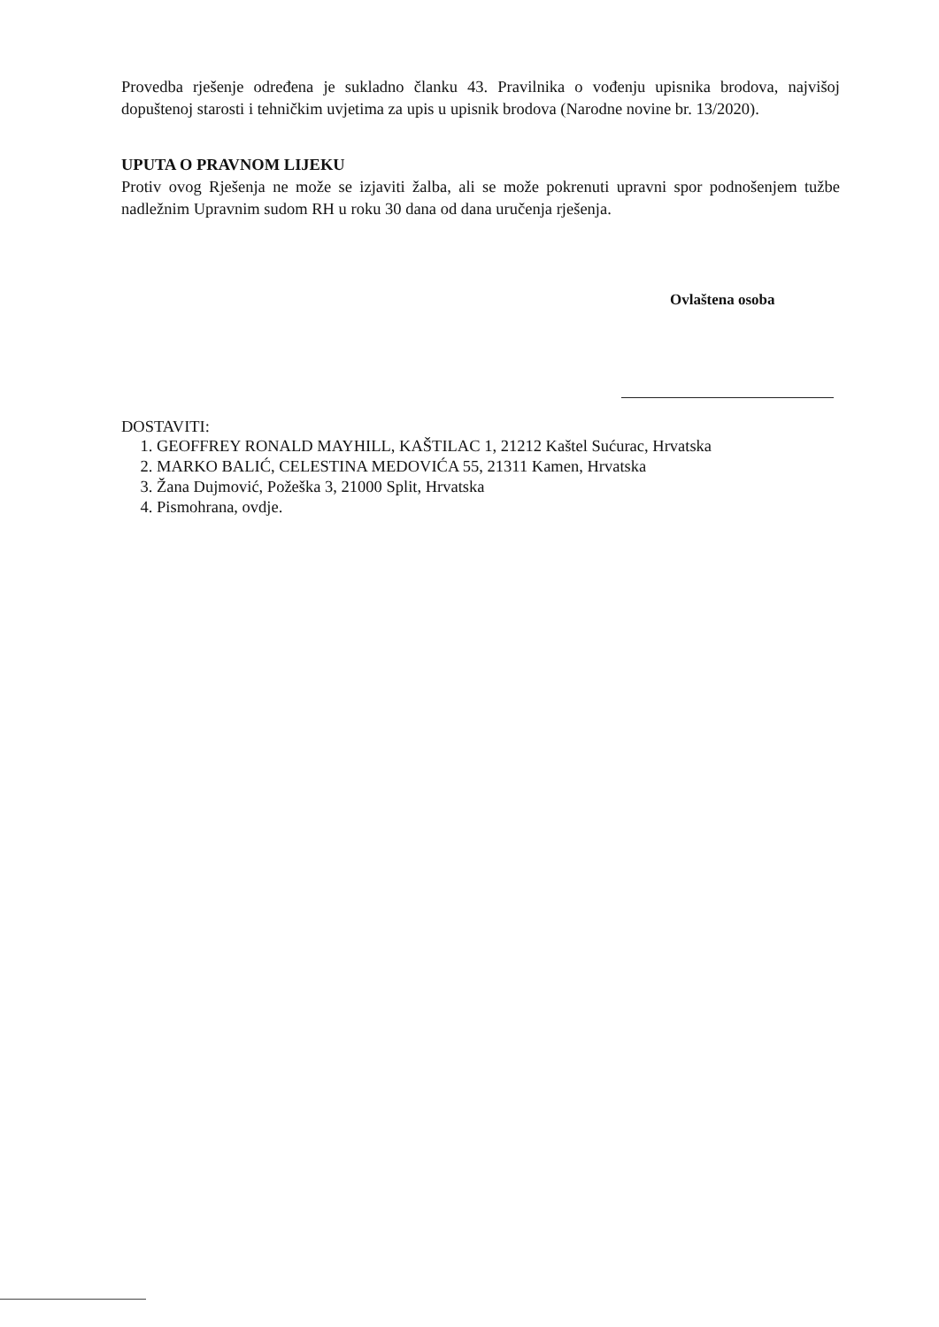Provedba rješenje određena je sukladno članku 43. Pravilnika o vođenju upisnika brodova, najvišoj dopuštenoj starosti i tehničkim uvjetima za upis u upisnik brodova (Narodne novine br. 13/2020).
UPUTA O PRAVNOM LIJEKU
Protiv ovog Rješenja ne može se izjaviti žalba, ali se može pokrenuti upravni spor podnošenjem tužbe nadležnim Upravnim sudom RH u roku 30 dana od dana uručenja rješenja.
Ovlaštena osoba
DOSTAVITI:
1. GEOFFREY RONALD MAYHILL, KAŠTILAC 1, 21212 Kaštel Sućurac, Hrvatska
2. MARKO BALIĆ, CELESTINA MEDOVIĆA 55, 21311 Kamen, Hrvatska
3. Žana Dujmović, Požeška 3, 21000 Split, Hrvatska
4. Pismohrana, ovdje.